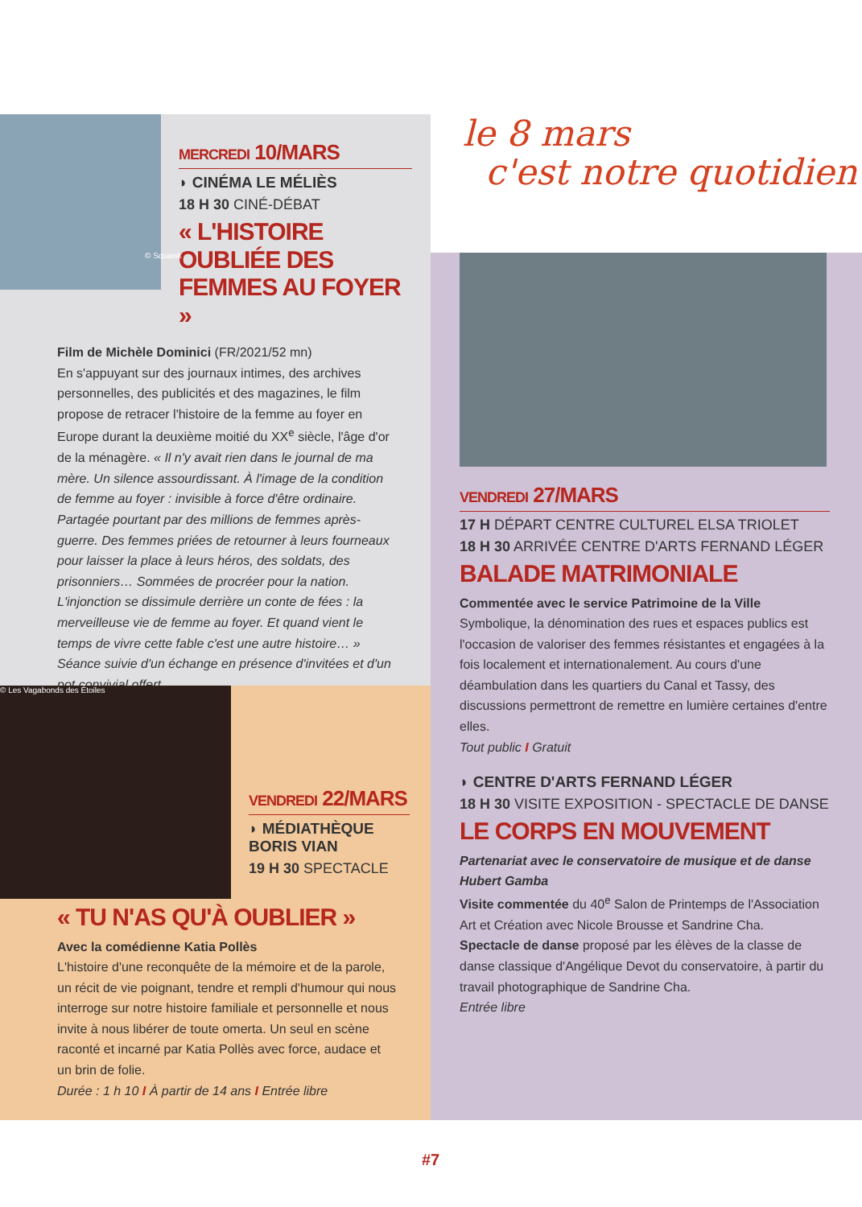MERCREDI 10/MARS
◗ CINÉMA LE MÉLIÈS
18 H 30 CINÉ-DÉBAT
« L'HISTOIRE OUBLIÉE DES FEMMES AU FOYER »
Film de Michèle Dominici (FR/2021/52 mn)
En s'appuyant sur des journaux intimes, des archives personnelles, des publicités et des magazines, le film propose de retracer l'histoire de la femme au foyer en Europe durant la deuxième moitié du XX<sup>e</sup> siècle, l'âge d'or de la ménagère. « Il n'y avait rien dans le journal de ma mère. Un silence assourdissant. À l'image de la condition de femme au foyer : invisible à force d'être ordinaire. Partagée pourtant par des millions de femmes après-guerre. Des femmes priées de retourner à leurs fourneaux pour laisser la place à leurs héros, des soldats, des prisonniers… Sommées de procréer pour la nation. L'injonction se dissimule derrière un conte de fées : la merveilleuse vie de femme au foyer. Et quand vient le temps de vivre cette fable c'est une autre histoire… »
Séance suivie d'un échange en présence d'invitées et d'un pot convivial offert
© Squawk
© Les Vagabonds des Étoiles
VENDREDI 22/MARS
◗ MÉDIATHÈQUE BORIS VIAN
19 H 30 SPECTACLE
« TU N'AS QU'À OUBLIER »
Avec la comédienne Katia Pollès
L'histoire d'une reconquête de la mémoire et de la parole, un récit de vie poignant, tendre et rempli d'humour qui nous interroge sur notre histoire familiale et personnelle et nous invite à nous libérer de toute omerta. Un seul en scène raconté et incarné par Katia Pollès avec force, audace et un brin de folie.
Durée : 1 h 10 I À partir de 14 ans I Entrée libre
le 8 mars
c'est notre quotidien
VENDREDI 27/MARS
17 H DÉPART CENTRE CULTUREL ELSA TRIOLET
18 H 30 ARRIVÉE CENTRE D'ARTS FERNAND LÉGER
BALADE MATRIMONIALE
Commentée avec le service Patrimoine de la Ville
Symbolique, la dénomination des rues et espaces publics est l'occasion de valoriser des femmes résistantes et engagées à la fois localement et internationalement. Au cours d'une déambulation dans les quartiers du Canal et Tassy, des discussions permettront de remettre en lumière certaines d'entre elles.
Tout public I Gratuit
◗ CENTRE D'ARTS FERNAND LÉGER
18 H 30 VISITE EXPOSITION - SPECTACLE DE DANSE
LE CORPS EN MOUVEMENT
Partenariat avec le conservatoire de musique et de danse Hubert Gamba
Visite commentée du 40<sup>e</sup> Salon de Printemps de l'Association Art et Création avec Nicole Brousse et Sandrine Cha.
Spectacle de danse proposé par les élèves de la classe de danse classique d'Angélique Devot du conservatoire, à partir du travail photographique de Sandrine Cha.
Entrée libre
#7